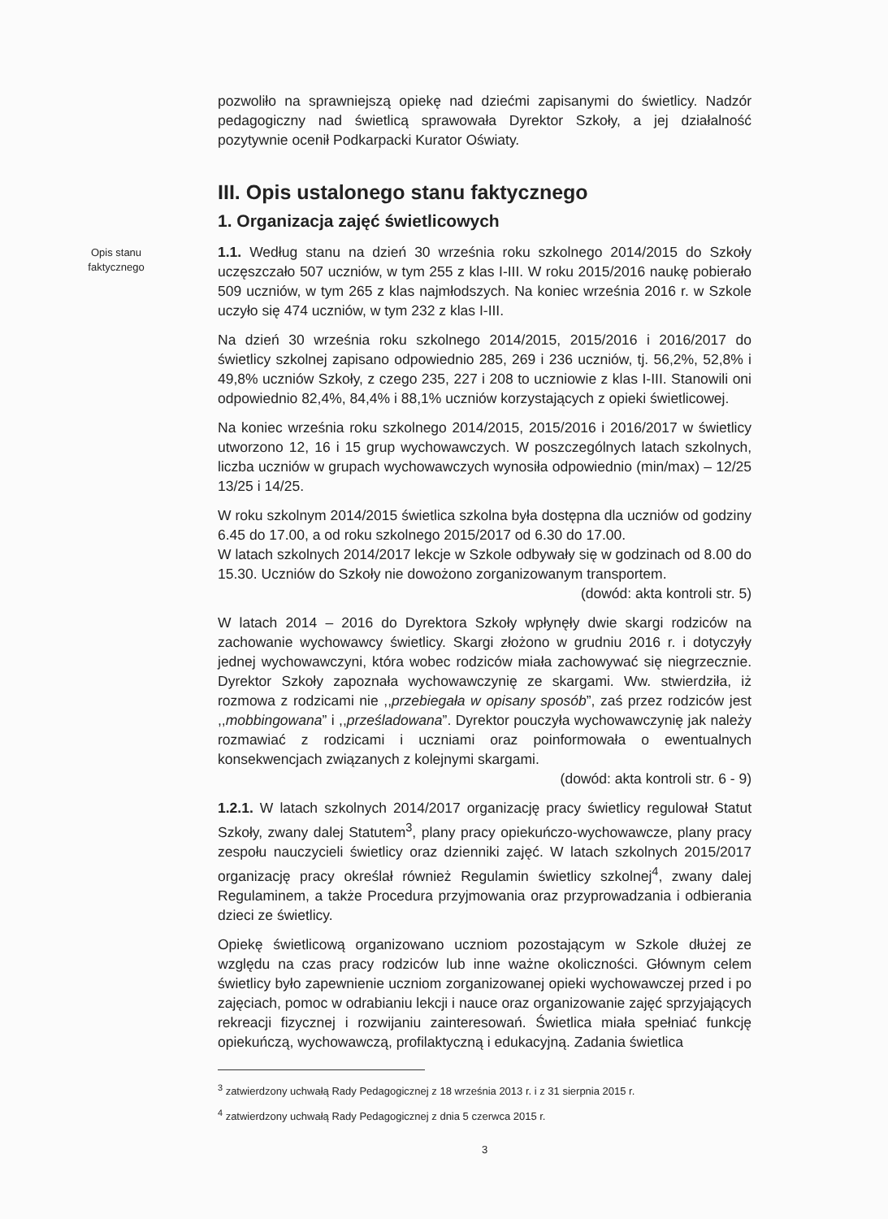pozwoliło na sprawniejszą opiekę nad dziećmi zapisanymi do świetlicy. Nadzór pedagogiczny nad świetlicą sprawowała Dyrektor Szkoły, a jej działalność pozytywnie ocenił Podkarpacki Kurator Oświaty.
III. Opis ustalonego stanu faktycznego
1. Organizacja zajęć świetlicowych
Opis stanu faktycznego
1.1. Według stanu na dzień 30 września roku szkolnego 2014/2015 do Szkoły uczęszczało 507 uczniów, w tym 255 z klas I-III. W roku 2015/2016 naukę pobierało 509 uczniów, w tym 265 z klas najmłodszych. Na koniec września 2016 r. w Szkole uczyło się 474 uczniów, w tym 232 z klas I-III.
Na dzień 30 września roku szkolnego 2014/2015, 2015/2016 i 2016/2017 do świetlicy szkolnej zapisano odpowiednio 285, 269 i 236 uczniów, tj. 56,2%, 52,8% i 49,8% uczniów Szkoły, z czego 235, 227 i 208 to uczniowie z klas I-III. Stanowili oni odpowiednio 82,4%, 84,4% i 88,1% uczniów korzystających z opieki świetlicowej.
Na koniec września roku szkolnego 2014/2015, 2015/2016 i 2016/2017 w świetlicy utworzono 12, 16 i 15 grup wychowawczych. W poszczególnych latach szkolnych, liczba uczniów w grupach wychowawczych wynosiła odpowiednio (min/max) – 12/25 13/25 i 14/25.
W roku szkolnym 2014/2015 świetlica szkolna była dostępna dla uczniów od godziny 6.45 do 17.00, a od roku szkolnego 2015/2017 od 6.30 do 17.00.
W latach szkolnych 2014/2017 lekcje w Szkole odbywały się w godzinach od 8.00 do 15.30. Uczniów do Szkoły nie dowożono zorganizowanym transportem.
(dowód: akta kontroli str. 5)
W latach 2014 – 2016 do Dyrektora Szkoły wpłynęły dwie skargi rodziców na zachowanie wychowawcy świetlicy. Skargi złożono w grudniu 2016 r. i dotyczyły jednej wychowawczyni, która wobec rodziców miała zachowywać się niegrzecznie. Dyrektor Szkoły zapoznała wychowawczynię ze skargami. Ww. stwierdziła, iż rozmowa z rodzicami nie ,,przebiegała w opisany sposób”, zaś przez rodziców jest ,,mobbingowana” i ,,prześladowana”. Dyrektor pouczyła wychowawczynię jak należy rozmawiać z rodzicami i uczniami oraz poinformowała o ewentualnych konsekwencjach związanych z kolejnymi skargami.
(dowód: akta kontroli str. 6 - 9)
1.2.1. W latach szkolnych 2014/2017 organizację pracy świetlicy regulował Statut Szkoły, zwany dalej Statutem<sup>3</sup>, plany pracy opiekuńczo-wychowawcze, plany pracy zespołu nauczycieli świetlicy oraz dzienniki zajęć. W latach szkolnych 2015/2017 organizację pracy określał również Regulamin świetlicy szkolnej<sup>4</sup>, zwany dalej Regulaminem, a także Procedura przyjmowania oraz przyprowadzania i odbierania dzieci ze świetlicy.
Opiekę świetlicową organizowano uczniom pozostającym w Szkole dłużej ze względu na czas pracy rodziców lub inne ważne okoliczności. Głównym celem świetlicy było zapewnienie uczniom zorganizowanej opieki wychowawczej przed i po zajęciach, pomoc w odrabianiu lekcji i nauce oraz organizowanie zajęć sprzyjających rekreacji fizycznej i rozwijaniu zainteresowań. Świetlica miała spełniać funkcję opiekuńczą, wychowawczą, profilaktyczną i edukacyjną. Zadania świetlica
<sup>3</sup> zatwierdzony uchwałą Rady Pedagogicznej z 18 września 2013 r. i z 31 sierpnia 2015 r.
<sup>4</sup> zatwierdzony uchwałą Rady Pedagogicznej z dnia 5 czerwca 2015 r.
3